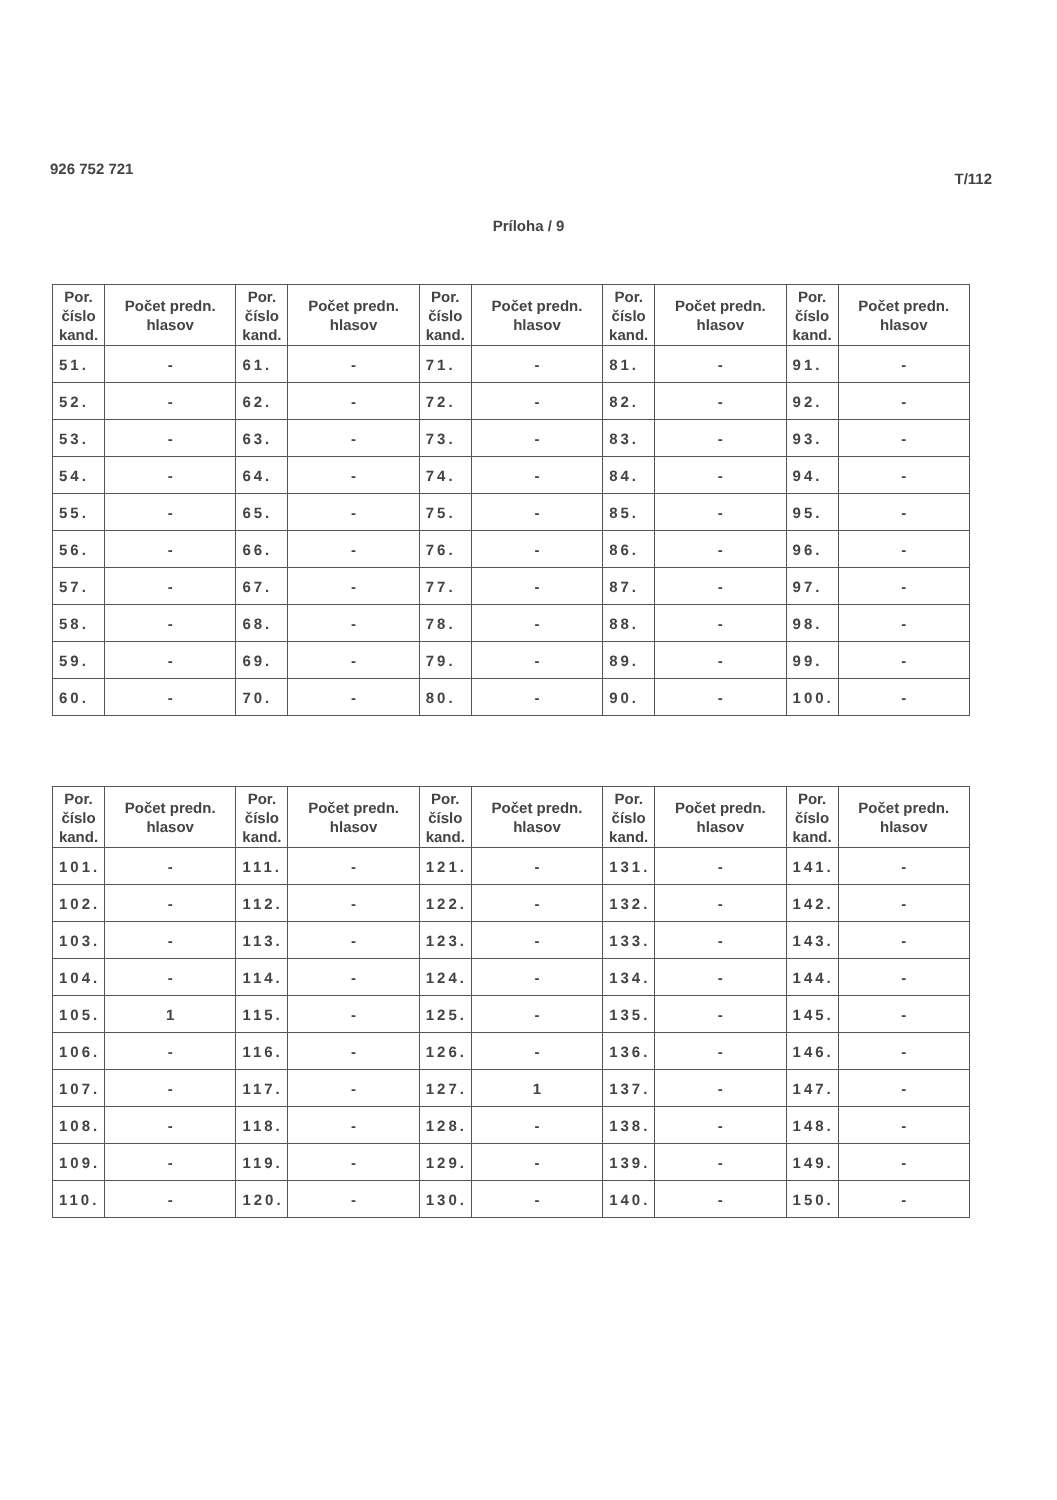926 752 721
T/112
Príloha / 9
| Por. číslo kand. | Počet predn. hlasov | Por. číslo kand. | Počet predn. hlasov | Por. číslo kand. | Počet predn. hlasov | Por. číslo kand. | Počet predn. hlasov | Por. číslo kand. | Počet predn. hlasov |
| --- | --- | --- | --- | --- | --- | --- | --- | --- | --- |
| 51. | - | 61. | - | 71. | - | 81. | - | 91. | - |
| 52. | - | 62. | - | 72. | - | 82. | - | 92. | - |
| 53. | - | 63. | - | 73. | - | 83. | - | 93. | - |
| 54. | - | 64. | - | 74. | - | 84. | - | 94. | - |
| 55. | - | 65. | - | 75. | - | 85. | - | 95. | - |
| 56. | - | 66. | - | 76. | - | 86. | - | 96. | - |
| 57. | - | 67. | - | 77. | - | 87. | - | 97. | - |
| 58. | - | 68. | - | 78. | - | 88. | - | 98. | - |
| 59. | - | 69. | - | 79. | - | 89. | - | 99. | - |
| 60. | - | 70. | - | 80. | - | 90. | - | 100. | - |
| Por. číslo kand. | Počet predn. hlasov | Por. číslo kand. | Počet predn. hlasov | Por. číslo kand. | Počet predn. hlasov | Por. číslo kand. | Počet predn. hlasov | Por. číslo kand. | Počet predn. hlasov |
| --- | --- | --- | --- | --- | --- | --- | --- | --- | --- |
| 101. | - | 111. | - | 121. | - | 131. | - | 141. | - |
| 102. | - | 112. | - | 122. | - | 132. | - | 142. | - |
| 103. | - | 113. | - | 123. | - | 133. | - | 143. | - |
| 104. | - | 114. | - | 124. | - | 134. | - | 144. | - |
| 105. | 1 | 115. | - | 125. | - | 135. | - | 145. | - |
| 106. | - | 116. | - | 126. | - | 136. | - | 146. | - |
| 107. | - | 117. | - | 127. | 1 | 137. | - | 147. | - |
| 108. | - | 118. | - | 128. | - | 138. | - | 148. | - |
| 109. | - | 119. | - | 129. | - | 139. | - | 149. | - |
| 110. | - | 120. | - | 130. | - | 140. | - | 150. | - |